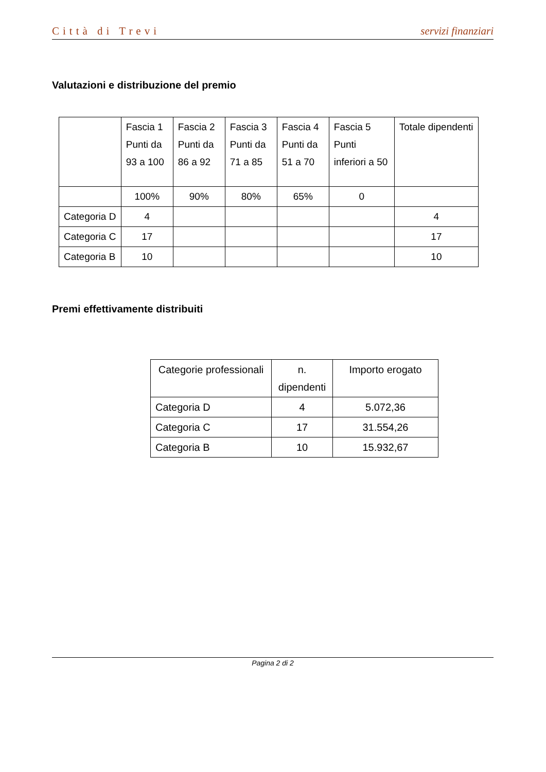Città di Trevi servizi finanziari
Valutazioni e distribuzione del premio
| | Fascia 1 Punti da 93 a 100 | Fascia 2 Punti da 86 a 92 | Fascia 3 Punti da 71 a 85 | Fascia 4 Punti da 51 a 70 | Fascia 5 Punti inferiori a 50 | Totale dipendenti |
| --- | --- | --- | --- | --- | --- | --- |
| | 100% | 90% | 80% | 65% | 0 | |
| Categoria D | 4 | | | | | 4 |
| Categoria C | 17 | | | | | 17 |
| Categoria B | 10 | | | | | 10 |
Premi effettivamente distribuiti
| Categorie professionali | n. dipendenti | Importo erogato |
| --- | --- | --- |
| Categoria D | 4 | 5.072,36 |
| Categoria C | 17 | 31.554,26 |
| Categoria B | 10 | 15.932,67 |
Pagina 2 di 2